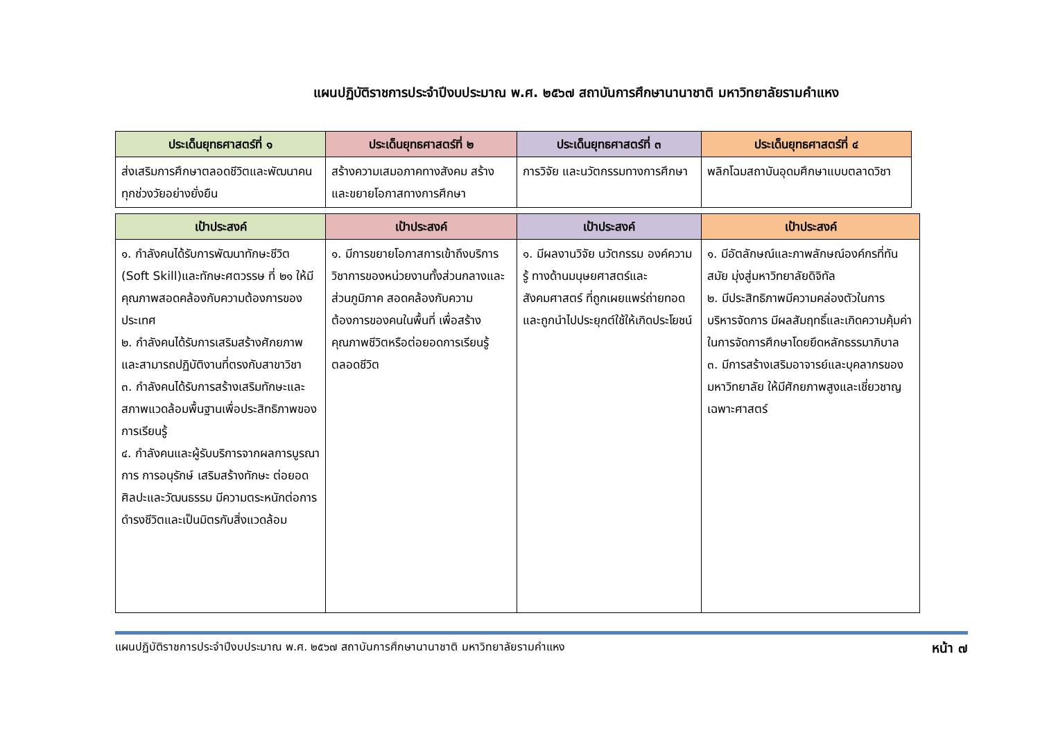แผนปฏิบัติราชการประจำปีงบประมาณ พ.ศ. ๒๕๖๗ สถาบันการศึกษานานาชาติ มหาวิทยาลัยรามคำแหง
| ประเด็นยุทธศาสตร์ที่ ๑ | ประเด็นยุทธศาสตร์ที่ ๒ | ประเด็นยุทธศาสตร์ที่ ๓ | ประเด็นยุทธศาสตร์ที่ ๔ |
| --- | --- | --- | --- |
| ส่งเสริมการศึกษาตลอดชีวิตและพัฒนาคนทุกช่วงวัยอย่างยั่งยืน | สร้างความเสมอภาคทางสังคม สร้างและขยายโอกาสทางการศึกษา | การวิจัย และนวัตกรรมทางการศึกษา | พลิกโฉมสถาบันอุดมศึกษาแบบตลาดวิชา |
| เป้าประสงค์ | เป้าประสงค์ | เป้าประสงค์ | เป้าประสงค์ |
| --- | --- | --- | --- |
| ๑. กำลังคนได้รับการพัฒนาทักษะชีวิต (Soft Skill)และทักษะศตวรรษ ที่ ๒๑ ให้มีคุณภาพสอดคล้องกับความต้องการของประเทศ ๒. กำลังคนได้รับการเสริมสร้างศักยภาพและสามารถปฏิบัติงานที่ตรงกับสาขาวิชา ๓. กำลังคนได้รับการสร้างเสริมทักษะและสภาพแวดล้อมพื้นฐานเพื่อประสิทธิภาพของการเรียนรู้ ๔. กำลังคนและผู้รับบริการจากผลการบูรณาการ การอนุรักษ์ เสริมสร้างทักษะ ต่อยอดศิลปะและวัฒนธรรม มีความตระหนักต่อการดำรงชีวิตและเป็นมิตรกับสิ่งแวดล้อม | ๑. มีการขยายโอกาสการเข้าถึงบริการวิชาการของหน่วยงานทั้งส่วนกลางและส่วนภูมิภาค สอดคล้องกับความต้องการของคนในพื้นที่ เพื่อสร้างคุณภาพชีวิตหรือต่อยอดการเรียนรู้ตลอดชีวิต | ๑. มีผลงานวิจัย นวัตกรรม องค์ความรู้ ทางด้านมนุษยศาสตร์และสังคมศาสตร์ ที่ถูกเผยแพร่ถ่ายทอด และถูกนำไปประยุกต์ใช้ให้เกิดประโยชน์ | ๑. มีอัตลักษณ์และภาพลักษณ์องค์กรที่ทันสมัย มุ่งสู่มหาวิทยาลัยดิจิทัล ๒. มีประสิทธิภาพมีความคล่องตัวในการบริหารจัดการ มีผลสัมฤทธิ์และเกิดความคุ้มค่าในการจัดการศึกษาโดยยึดหลักธรรมาภิบาล ๓. มีการสร้างเสริมอาจารย์และบุคลากรของมหาวิทยาลัย ให้มีศักยภาพสูงและเชี่ยวชาญเฉพาะศาสตร์ |
แผนปฏิบัติราชการประจำปีงบประมาณ พ.ศ. ๒๕๖๗ สถาบันการศึกษานานาชาติ มหาวิทยาลัยรามคำแหง หน้า ๗